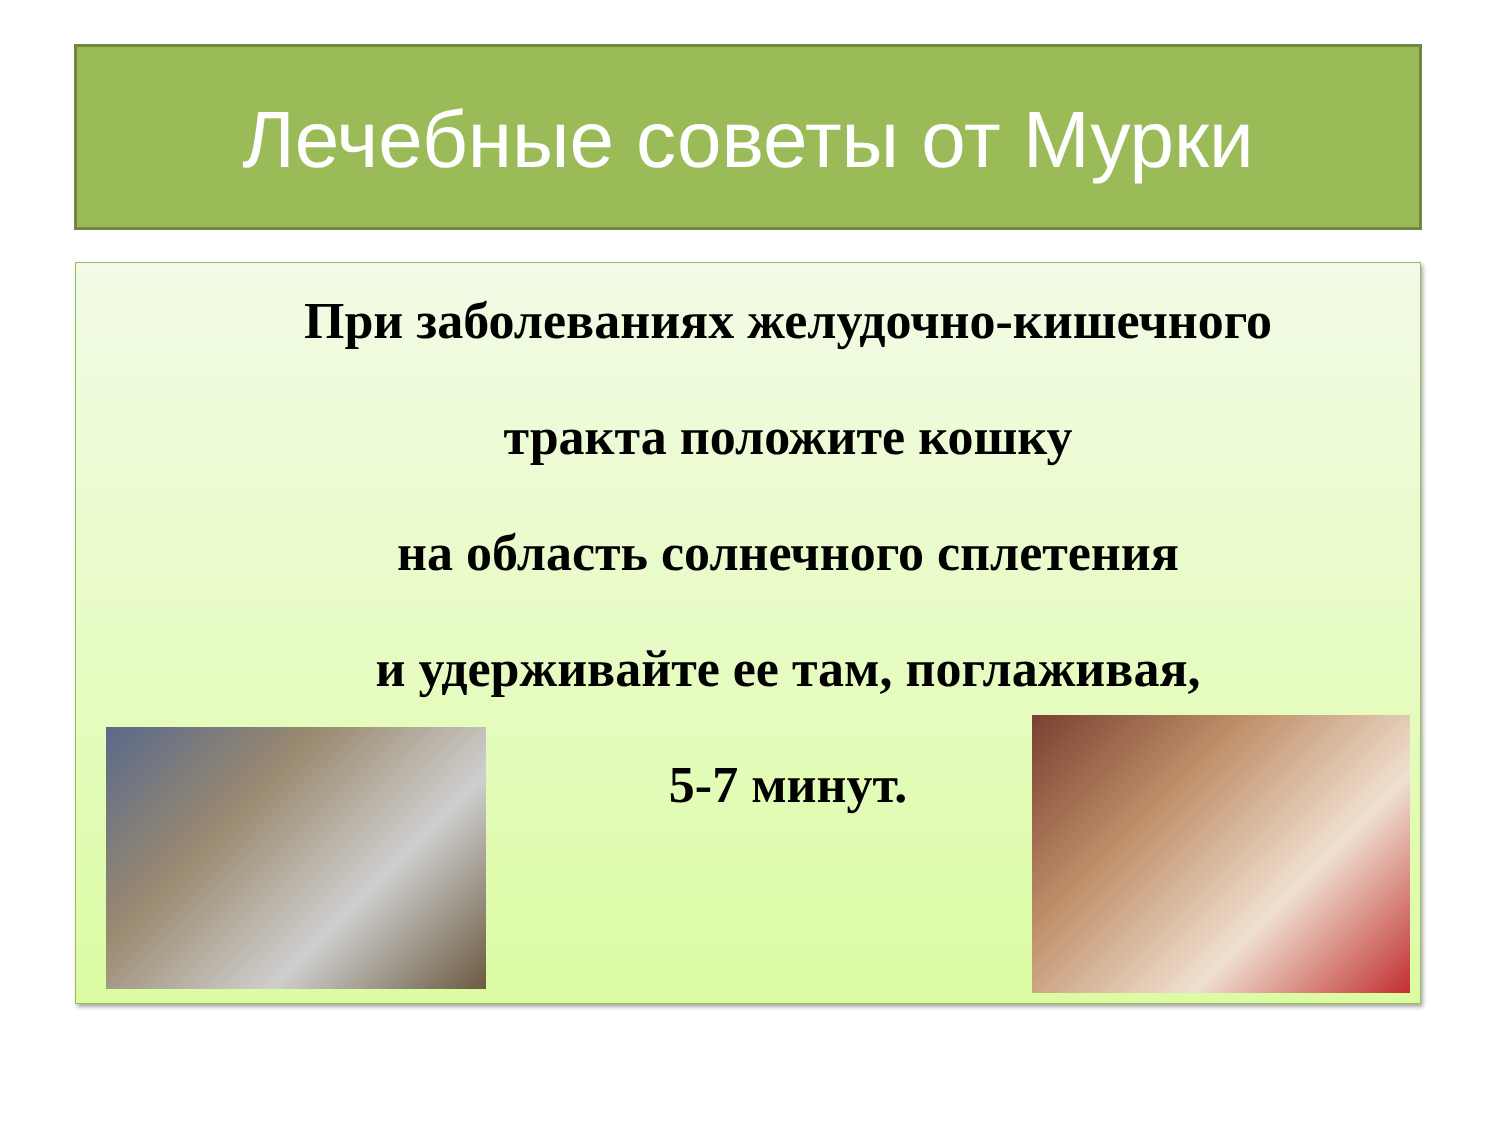Лечебные советы от Мурки
При заболеваниях желудочно-кишечного
тракта положите кошку
на область солнечного сплетения
и удерживайте ее там, поглаживая,
5-7 минут.